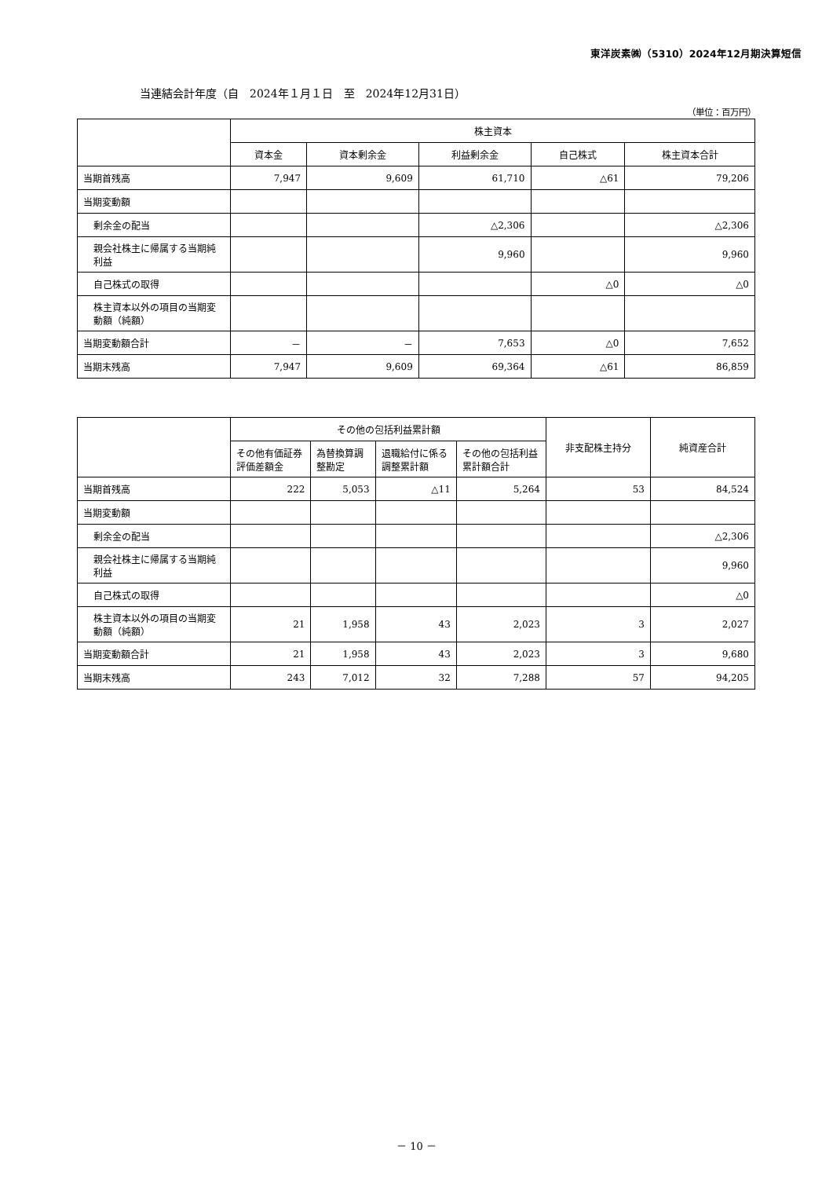東洋炭素㈱（5310）2024年12月期決算短信
当連結会計年度（自　2024年１月１日　至　2024年12月31日）
（単位：百万円）
| | 株主資本 | | | | |
| --- | --- | --- | --- | --- | --- |
| | 資本金 | 資本剰余金 | 利益剰余金 | 自己株式 | 株主資本合計 |
| 当期首残高 | 7,947 | 9,609 | 61,710 | △61 | 79,206 |
| 当期変動額 | | | | | |
| 剰余金の配当 | | | △2,306 | | △2,306 |
| 親会社株主に帰属する当期純利益 | | | 9,960 | | 9,960 |
| 自己株式の取得 | | | | △0 | △0 |
| 株主資本以外の項目の当期変動額（純額） | | | | | |
| 当期変動額合計 | － | － | 7,653 | △0 | 7,652 |
| 当期末残高 | 7,947 | 9,609 | 69,364 | △61 | 86,859 |
| | その他の包括利益累計額 | | | | 非支配株主持分 | 純資産合計 |
| --- | --- | --- | --- | --- | --- | --- |
| | その他有価証券評価差額金 | 為替換算調整勘定 | 退職給付に係る調整累計額 | その他の包括利益累計額合計 | | |
| 当期首残高 | 222 | 5,053 | △11 | 5,264 | 53 | 84,524 |
| 当期変動額 | | | | | | |
| 剰余金の配当 | | | | | | △2,306 |
| 親会社株主に帰属する当期純利益 | | | | | | 9,960 |
| 自己株式の取得 | | | | | | △0 |
| 株主資本以外の項目の当期変動額（純額） | 21 | 1,958 | 43 | 2,023 | 3 | 2,027 |
| 当期変動額合計 | 21 | 1,958 | 43 | 2,023 | 3 | 9,680 |
| 当期末残高 | 243 | 7,012 | 32 | 7,288 | 57 | 94,205 |
－ 10 －